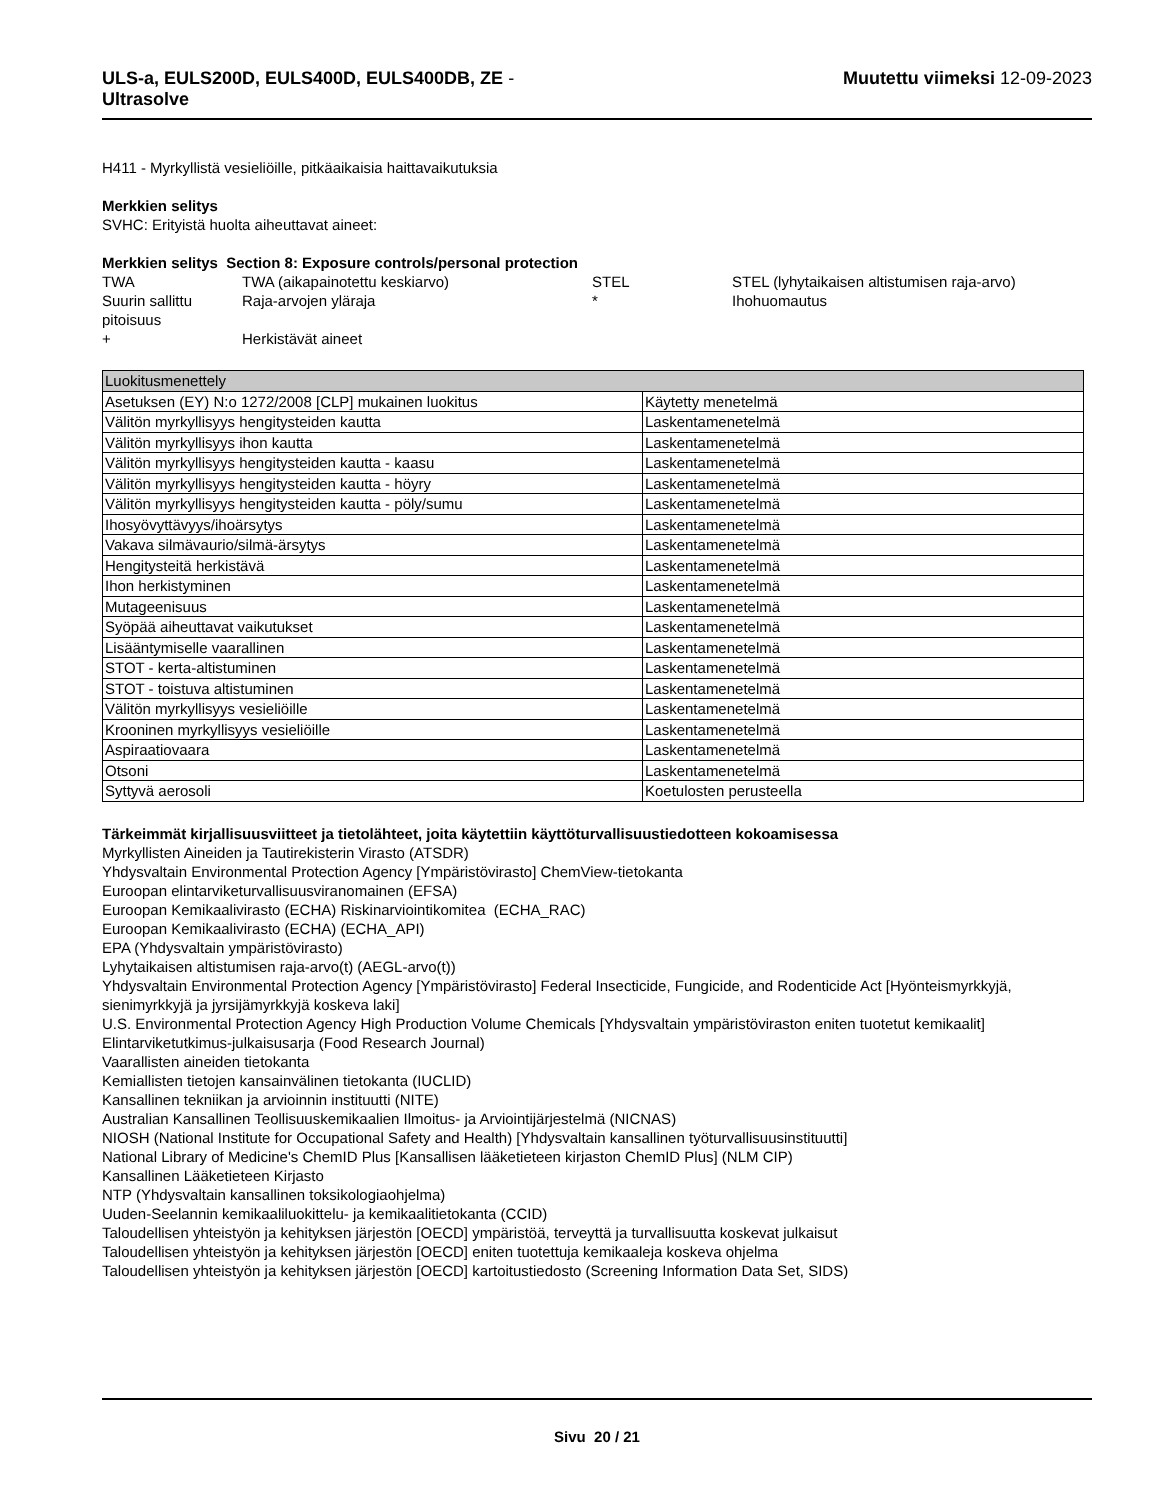ULS-a, EULS200D, EULS400D, EULS400DB, ZE -
Ultrasolve
Muutettu viimeksi 12-09-2023
H411 - Myrkyllistä vesieliöille, pitkäaikaisia haittavaikutuksia
Merkkien selitys
SVHC: Erityistä huolta aiheuttavat aineet:
Merkkien selitys Section 8: Exposure controls/personal protection
| TWA | TWA (aikapainotettu keskiarvo) | STEL | STEL (lyhytaikaisen altistumisen raja-arvo) |
| Suurin sallittu pitoisuus | Raja-arvojen yläraja | * | Ihohuomautus |
| + | Herkistävät aineet | | |
| Luokitusmenettely | |
| --- | --- |
| Asetuksen (EY) N:o 1272/2008 [CLP] mukainen luokitus | Käytetty menetelmä |
| Välitön myrkyllisyys hengitysteiden kautta | Laskentamenetelmä |
| Välitön myrkyllisyys ihon kautta | Laskentamenetelmä |
| Välitön myrkyllisyys hengitysteiden kautta - kaasu | Laskentamenetelmä |
| Välitön myrkyllisyys hengitysteiden kautta - höyry | Laskentamenetelmä |
| Välitön myrkyllisyys hengitysteiden kautta - pöly/sumu | Laskentamenetelmä |
| Ihosyövyttävyys/ihoärsytys | Laskentamenetelmä |
| Vakava silmävaurio/silmä-ärsytys | Laskentamenetelmä |
| Hengitysteitä herkistävä | Laskentamenetelmä |
| Ihon herkistyminen | Laskentamenetelmä |
| Mutageenisuus | Laskentamenetelmä |
| Syöpää aiheuttavat vaikutukset | Laskentamenetelmä |
| Lisääntymiselle vaarallinen | Laskentamenetelmä |
| STOT - kerta-altistuminen | Laskentamenetelmä |
| STOT - toistuva altistuminen | Laskentamenetelmä |
| Välitön myrkyllisyys vesieliöille | Laskentamenetelmä |
| Krooninen myrkyllisyys vesieliöille | Laskentamenetelmä |
| Aspiraatiovaara | Laskentamenetelmä |
| Otsoni | Laskentamenetelmä |
| Syttyvä aerosoli | Koetulosten perusteella |
Tärkeimmät kirjallisuusviitteet ja tietolähteet, joita käytettiin käyttöturvallisuustiedotteen kokoamisessa
Myrkyllisten Aineiden ja Tautirekisterin Virasto (ATSDR)
Yhdysvaltain Environmental Protection Agency [Ympäristövirasto] ChemView-tietokanta
Euroopan elintarviketurvallisuusviranomainen (EFSA)
Euroopan Kemikaalivirasto (ECHA) Riskinarviointikomitea (ECHA_RAC)
Euroopan Kemikaalivirasto (ECHA) (ECHA_API)
EPA (Yhdysvaltain ympäristövirasto)
Lyhytaikaisen altistumisen raja-arvo(t) (AEGL-arvo(t))
Yhdysvaltain Environmental Protection Agency [Ympäristövirasto] Federal Insecticide, Fungicide, and Rodenticide Act [Hyönteismyrkkyjä, sienimyrkkyjä ja jyrsijämyrkkyjä koskeva laki]
U.S. Environmental Protection Agency High Production Volume Chemicals [Yhdysvaltain ympäristöviraston eniten tuotetut kemikaalit]
Elintarviketutkimus-julkaisusarja (Food Research Journal)
Vaarallisten aineiden tietokanta
Kemiallisten tietojen kansainvälinen tietokanta (IUCLID)
Kansallinen tekniikan ja arvioinnin instituutti (NITE)
Australian Kansallinen Teollisuuskemikaalien Ilmoitus- ja Arviointijärjestelmä (NICNAS)
NIOSH (National Institute for Occupational Safety and Health) [Yhdysvaltain kansallinen työturvallisuusinstituutti]
National Library of Medicine's ChemID Plus [Kansallisen lääketieteen kirjaston ChemID Plus] (NLM CIP)
Kansallinen Lääketieteen Kirjasto
NTP (Yhdysvaltain kansallinen toksikologiaohjelma)
Uuden-Seelannin kemikaaliluokittelu- ja kemikaalitietokanta (CCID)
Taloudellisen yhteistyön ja kehityksen järjestön [OECD] ympäristöä, terveyttä ja turvallisuutta koskevat julkaisut
Taloudellisen yhteistyön ja kehityksen järjestön [OECD] eniten tuotettuja kemikaaleja koskeva ohjelma
Taloudellisen yhteistyön ja kehityksen järjestön [OECD] kartoitustiedosto (Screening Information Data Set, SIDS)
Sivu 20 / 21